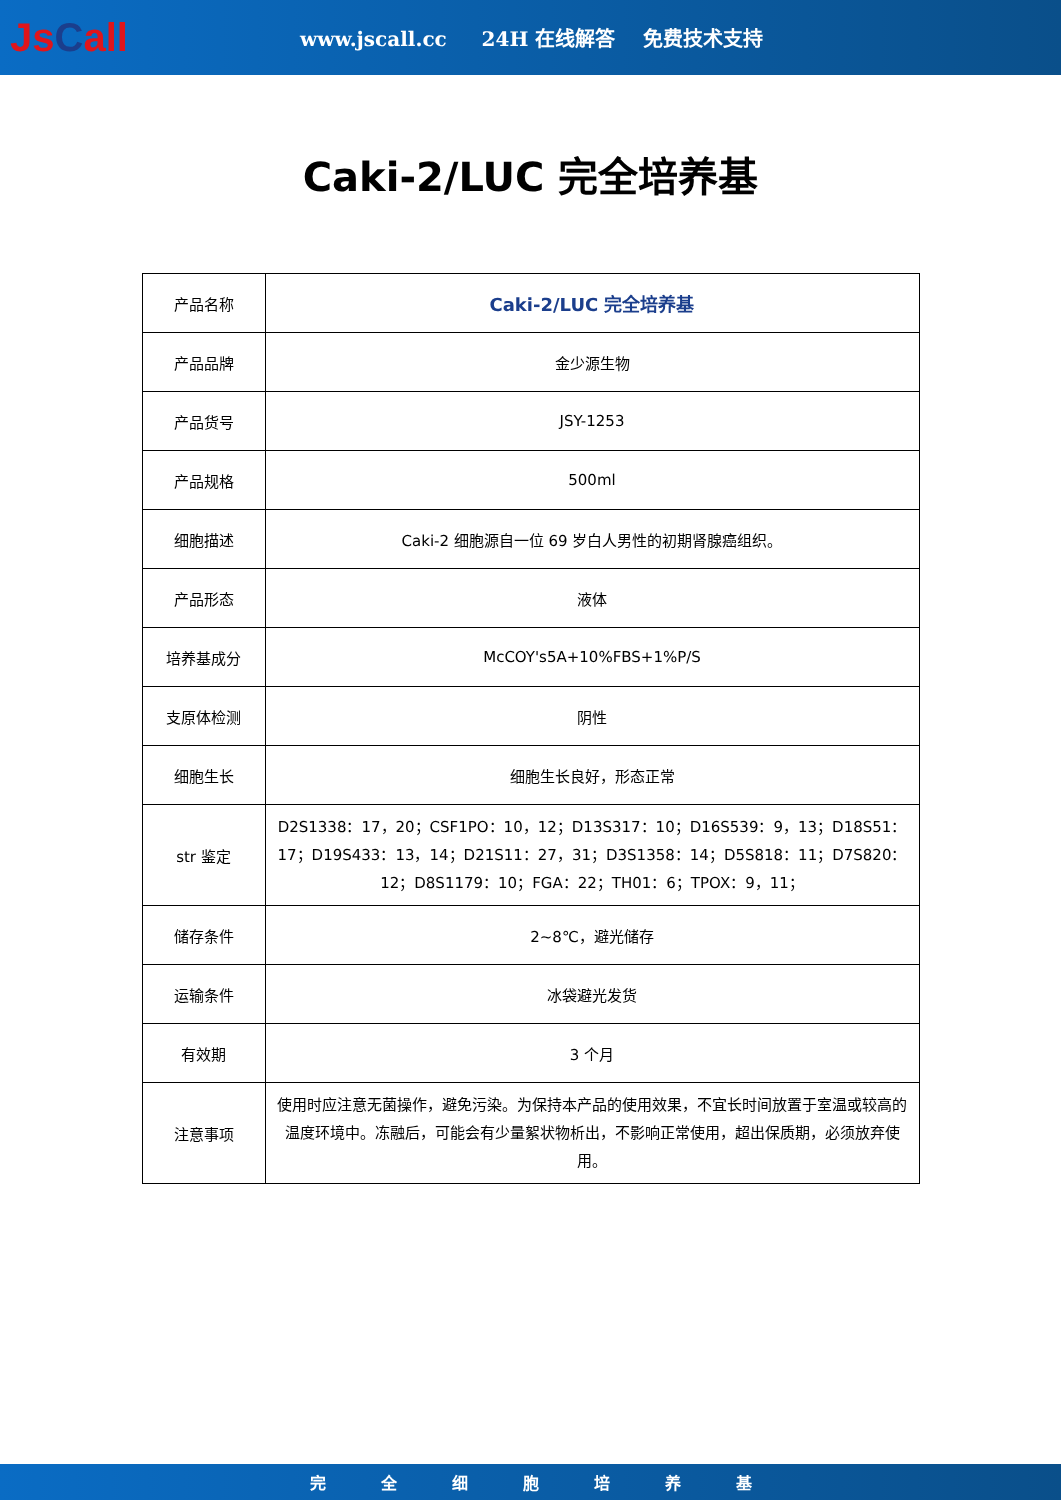JsCall
www.jscall.cc 24H 在线解答 免费技术支持
Caki-2/LUC 完全培养基
| 产品名称 | Caki-2/LUC 完全培养基 |
| 产品品牌 | 金少源生物 |
| 产品货号 | JSY-1253 |
| 产品规格 | 500ml |
| 细胞描述 | Caki-2 细胞源自一位 69 岁白人男性的初期肾腺癌组织。 |
| 产品形态 | 液体 |
| 培养基成分 | McCOY's5A+10%FBS+1%P/S |
| 支原体检测 | 阴性 |
| 细胞生长 | 细胞生长良好，形态正常 |
| str 鉴定 | D2S1338：17，20；CSF1PO：10，12；D13S317：10；D16S539：9，13；D18S51：17；D19S433：13，14；D21S11：27，31；D3S1358：14；D5S818：11；D7S820：12；D8S1179：10；FGA：22；TH01：6；TPOX：9，11； |
| 储存条件 | 2~8℃，避光储存 |
| 运输条件 | 冰袋避光发货 |
| 有效期 | 3 个月 |
| 注意事项 | 使用时应注意无菌操作，避免污染。为保持本产品的使用效果，不宜长时间放置于室温或较高的温度环境中。冻融后，可能会有少量絮状物析出，不影响正常使用，超出保质期，必须放弃使用。 |
完 全 细 胞 培 养 基